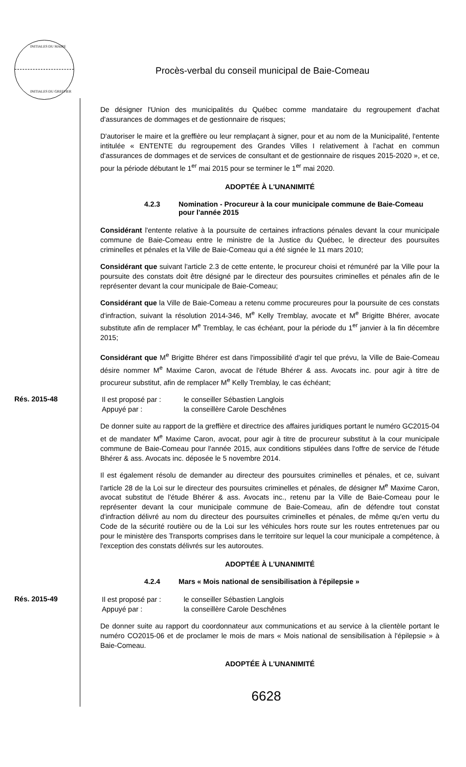INITIALES DU MAIRE
INITIALES DU GREFFIER
Procès-verbal du conseil municipal de Baie-Comeau
De désigner l'Union des municipalités du Québec comme mandataire du regroupement d'achat d'assurances de dommages et de gestionnaire de risques;
D'autoriser le maire et la greffière ou leur remplaçant à signer, pour et au nom de la Municipalité, l'entente intitulée « ENTENTE du regroupement des Grandes Villes I relativement à l'achat en commun d'assurances de dommages et de services de consultant et de gestionnaire de risques 2015-2020 », et ce, pour la période débutant le 1<sup>er</sup> mai 2015 pour se terminer le 1<sup>er</sup> mai 2020.
ADOPTÉE À L'UNANIMITÉ
4.2.3 Nomination - Procureur à la cour municipale commune de Baie-Comeau pour l'année 2015
Considérant l'entente relative à la poursuite de certaines infractions pénales devant la cour municipale commune de Baie-Comeau entre le ministre de la Justice du Québec, le directeur des poursuites criminelles et pénales et la Ville de Baie-Comeau qui a été signée le 11 mars 2010;
Considérant que suivant l'article 2.3 de cette entente, le procureur choisi et rémunéré par la Ville pour la poursuite des constats doit être désigné par le directeur des poursuites criminelles et pénales afin de le représenter devant la cour municipale de Baie-Comeau;
Considérant que la Ville de Baie-Comeau a retenu comme procureures pour la poursuite de ces constats d'infraction, suivant la résolution 2014-346, M<sup>e</sup> Kelly Tremblay, avocate et M<sup>e</sup> Brigitte Bhérer, avocate substitute afin de remplacer M<sup>e</sup> Tremblay, le cas échéant, pour la période du 1<sup>er</sup> janvier à la fin décembre 2015;
Considérant que M<sup>e</sup> Brigitte Bhérer est dans l'impossibilité d'agir tel que prévu, la Ville de Baie-Comeau désire nommer M<sup>e</sup> Maxime Caron, avocat de l'étude Bhérer & ass. Avocats inc. pour agir à titre de procureur substitut, afin de remplacer M<sup>e</sup> Kelly Tremblay, le cas échéant;
Rés. 2015-48
Il est proposé par : le conseiller Sébastien Langlois Appuyé par : la conseillère Carole Deschênes
De donner suite au rapport de la greffière et directrice des affaires juridiques portant le numéro GC2015-04 et de mandater M<sup>e</sup> Maxime Caron, avocat, pour agir à titre de procureur substitut à la cour municipale commune de Baie-Comeau pour l'année 2015, aux conditions stipulées dans l'offre de service de l'étude Bhérer & ass. Avocats inc. déposée le 5 novembre 2014.
Il est également résolu de demander au directeur des poursuites criminelles et pénales, et ce, suivant l'article 28 de la Loi sur le directeur des poursuites criminelles et pénales, de désigner M<sup>e</sup> Maxime Caron, avocat substitut de l'étude Bhérer & ass. Avocats inc., retenu par la Ville de Baie-Comeau pour le représenter devant la cour municipale commune de Baie-Comeau, afin de défendre tout constat d'infraction délivré au nom du directeur des poursuites criminelles et pénales, de même qu'en vertu du Code de la sécurité routière ou de la Loi sur les véhicules hors route sur les routes entretenues par ou pour le ministère des Transports comprises dans le territoire sur lequel la cour municipale a compétence, à l'exception des constats délivrés sur les autoroutes.
ADOPTÉE À L'UNANIMITÉ
4.2.4 Mars « Mois national de sensibilisation à l'épilepsie »
Rés. 2015-49
Il est proposé par : le conseiller Sébastien Langlois Appuyé par : la conseillère Carole Deschênes
De donner suite au rapport du coordonnateur aux communications et au service à la clientèle portant le numéro CO2015-06 et de proclamer le mois de mars « Mois national de sensibilisation à l'épilepsie » à Baie-Comeau.
ADOPTÉE À L'UNANIMITÉ
6628